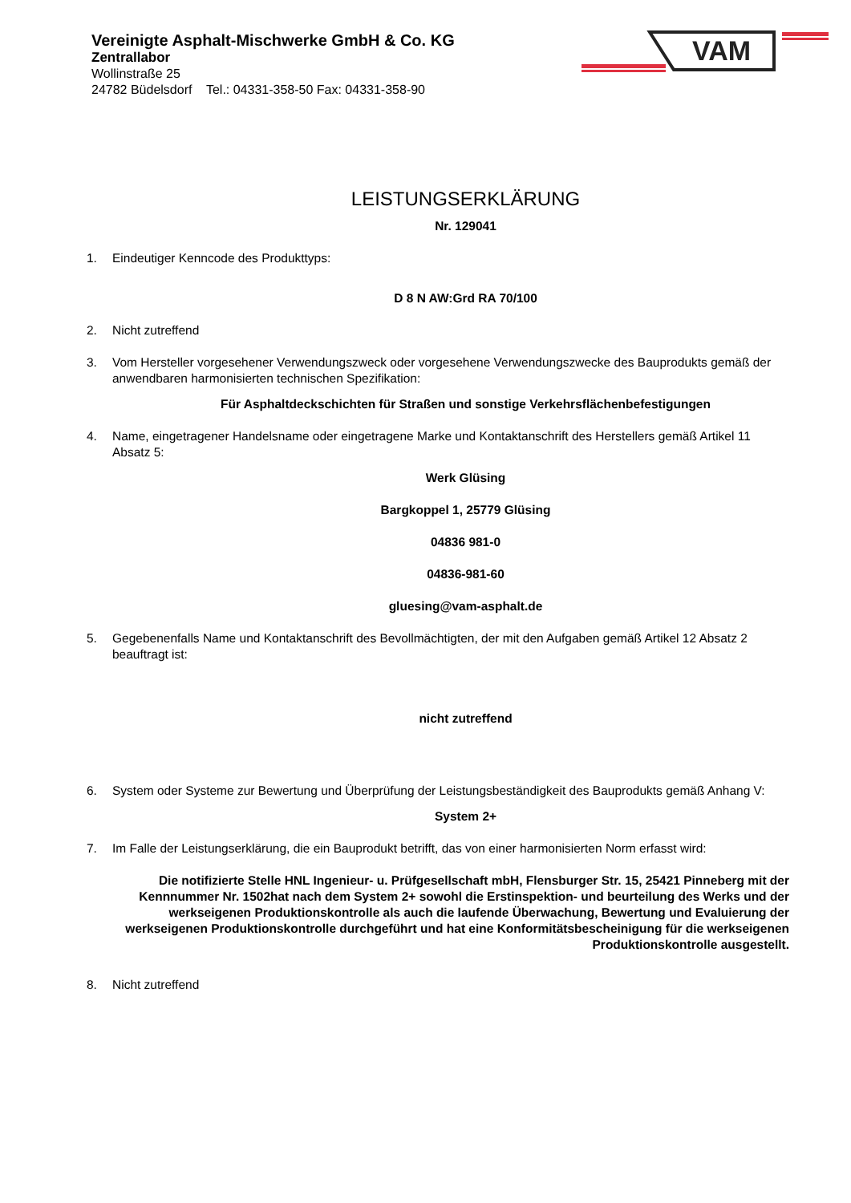Vereinigte Asphalt-Mischwerke GmbH & Co. KG
Zentrallabor
Wollinstraße 25
24782 Büdelsdorf Tel.: 04331-358-50 Fax: 04331-358-90
VAM
LEISTUNGSERKLÄRUNG
Nr. 129041
1. Eindeutiger Kenncode des Produkttyps:
D 8 N AW:Grd RA 70/100
2. Nicht zutreffend
3. Vom Hersteller vorgesehener Verwendungszweck oder vorgesehene Verwendungszwecke des Bauprodukts gemäß der anwendbaren harmonisierten technischen Spezifikation:
Für Asphaltdeckschichten für Straßen und sonstige Verkehrsflächenbefestigungen
4. Name, eingetragener Handelsname oder eingetragene Marke und Kontaktanschrift des Herstellers gemäß Artikel 11 Absatz 5:
Werk Glüsing
Bargkoppel 1, 25779 Glüsing
04836 981-0
04836-981-60
gluesing@vam-asphalt.de
5. Gegebenenfalls Name und Kontaktanschrift des Bevollmächtigten, der mit den Aufgaben gemäß Artikel 12 Absatz 2 beauftragt ist:
nicht zutreffend
6. System oder Systeme zur Bewertung und Überprüfung der Leistungsbeständigkeit des Bauprodukts gemäß Anhang V:
System 2+
7. Im Falle der Leistungserklärung, die ein Bauprodukt betrifft, das von einer harmonisierten Norm erfasst wird:
Die notifizierte Stelle HNL Ingenieur- u. Prüfgesellschaft mbH, Flensburger Str. 15, 25421 Pinneberg mit der Kennnummer Nr. 1502hat nach dem System 2+ sowohl die Erstinspektion- und beurteilung des Werks und der werkseigenen Produktionskontrolle als auch die laufende Überwachung, Bewertung und Evaluierung der werkseigenen Produktionskontrolle durchgeführt und hat eine Konformitätsbescheinigung für die werkseigenen Produktionskontrolle ausgestellt.
8. Nicht zutreffend